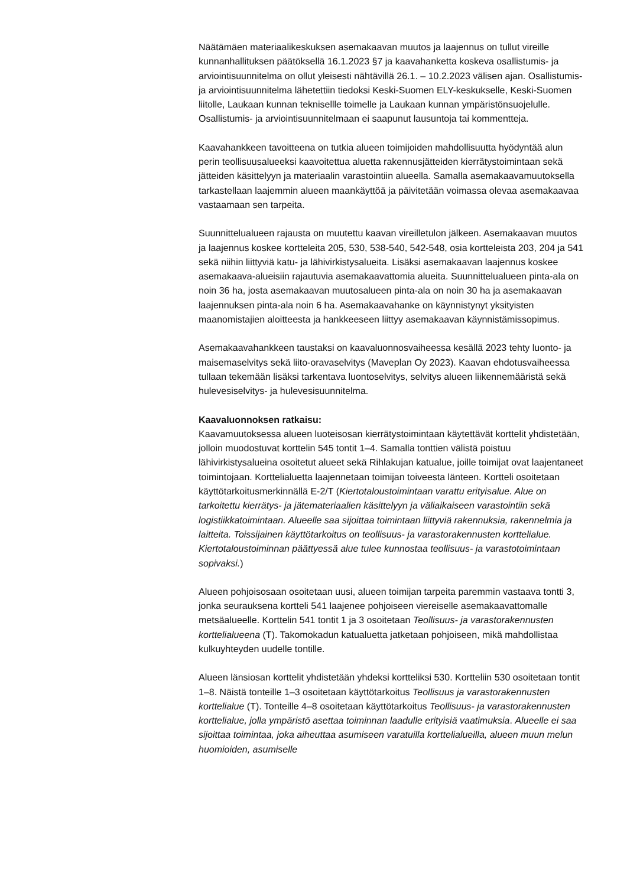Näätämäen materiaalikeskuksen asemakaavan muutos ja laajennus on tullut vireille kunnanhallituksen päätöksellä 16.1.2023 §7 ja kaavahanketta koskeva osallistumis- ja arviointisuunnitelma on ollut yleisesti nähtävillä 26.1. – 10.2.2023 välisen ajan. Osallistumis- ja arviointisuunnitelma lähetettiin tiedoksi Keski-Suomen ELY-keskukselle, Keski-Suomen liitolle, Laukaan kunnan teknisellle toimelle ja Laukaan kunnan ympäristönsuojelulle. Osallistumis- ja arviointisuunnitelmaan ei saapunut lausuntoja tai kommentteja.
Kaavahankkeen tavoitteena on tutkia alueen toimijoiden mahdollisuutta hyödyntää alun perin teollisuusalueeksi kaavoitettua aluetta rakennusjätteiden kierrätystoimintaan sekä jätteiden käsittelyyn ja materiaalin varastointiin alueella. Samalla asemakaavamuutoksella tarkastellaan laajemmin alueen maankäyttöä ja päivitetään voimassa olevaa asemakaavaa vastaamaan sen tarpeita.
Suunnittelualueen rajausta on muutettu kaavan vireilletulon jälkeen. Asemakaavan muutos ja laajennus koskee kortteleita 205, 530, 538-540, 542-548, osia kortteleista 203, 204 ja 541 sekä niihin liittyviä katu- ja lähivirkistysalueita. Lisäksi asemakaavan laajennus koskee asemakaava-alueisiin rajautuvia asemakaavattomia alueita. Suunnittelualueen pinta-ala on noin 36 ha, josta asemakaavan muutosalueen pinta-ala on noin 30 ha ja asemakaavan laajennuksen pinta-ala noin 6 ha. Asemakaavahanke on käynnistynyt yksityisten maanomistajien aloitteesta ja hankkeeseen liittyy asemakaavan käynnistämissopimus.
Asemakaavahankkeen taustaksi on kaavaluonnosvaiheessa kesällä 2023 tehty luonto- ja maisemaselvitys sekä liito-oravaselvitys (Maveplan Oy 2023). Kaavan ehdotusvaiheessa tullaan tekemään lisäksi tarkentava luontoselvitys, selvitys alueen liikennemääristä sekä hulevesiselvitys- ja hulevesisuunnitelma.
Kaavaluonnoksen ratkaisu:
Kaavamuutoksessa alueen luoteisosan kierrätystoimintaan käytettävät korttelit yhdistetään, jolloin muodostuvat korttelin 545 tontit 1–4. Samalla tonttien välistä poistuu lähivirkistysalueina osoitetut alueet sekä Rihlakujan katualue, joille toimijat ovat laajentaneet toimintojaan. Korttelialuetta laajennetaan toimijan toiveesta länteen. Kortteli osoitetaan käyttötarkoitusmerkinnällä E-2/T (Kiertotaloustoimintaan varattu erityisalue. Alue on tarkoitettu kierrätys- ja jätemateriaalien käsittelyyn ja väliaikaiseen varastointiin sekä logistiikkatoimintaan. Alueelle saa sijoittaa toimintaan liittyviä rakennuksia, rakennelmia ja laitteita. Toissijainen käyttötarkoitus on teollisuus- ja varastorakennusten korttelialue. Kiertotaloustoiminnan päättyessä alue tulee kunnostaa teollisuus- ja varastotoimintaan sopivaksi.)
Alueen pohjoisosaan osoitetaan uusi, alueen toimijan tarpeita paremmin vastaava tontti 3, jonka seurauksena kortteli 541 laajenee pohjoiseen viereiselle asemakaavattomalle metsäalueelle. Korttelin 541 tontit 1 ja 3 osoitetaan Teollisuus- ja varastorakennusten korttelialueena (T). Takomokadun katualuetta jatketaan pohjoiseen, mikä mahdollistaa kulkuyhteyden uudelle tontille.
Alueen länsiosan korttelit yhdistetään yhdeksi kortteliksi 530. Kortteliin 530 osoitetaan tontit 1–8. Näistä tonteille 1–3 osoitetaan käyttötarkoitus Teollisuus ja varastorakennusten korttelialue (T). Tonteille 4–8 osoitetaan käyttötarkoitus Teollisuus- ja varastorakennusten korttelialue, jolla ympäristö asettaa toiminnan laadulle erityisiä vaatimuksia. Alueelle ei saa sijoittaa toimintaa, joka aiheuttaa asumiseen varatuilla korttelialueilla, alueen muun melun huomioiden, asumiselle